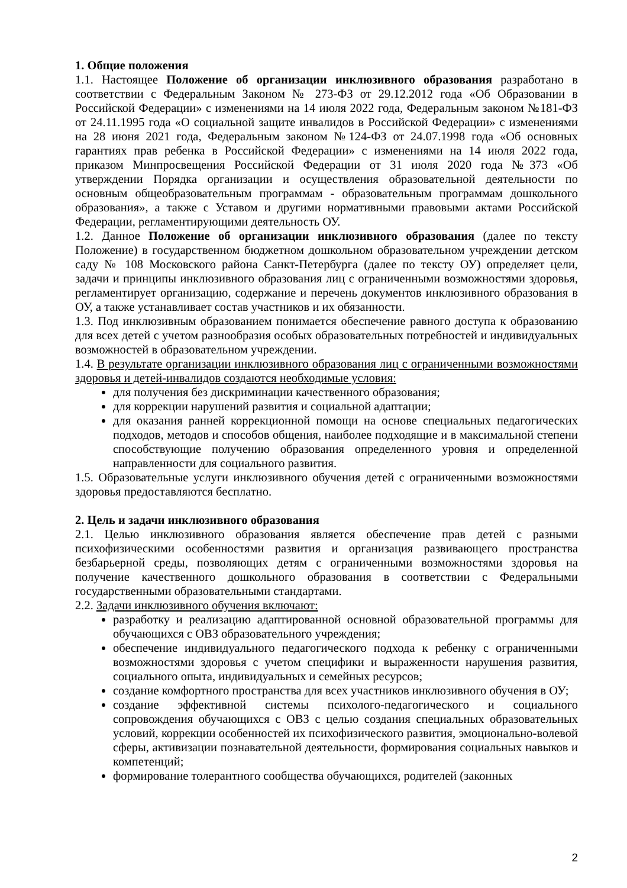1. Общие положения
1.1. Настоящее Положение об организации инклюзивного образования разработано в соответствии с Федеральным Законом № 273-ФЗ от 29.12.2012 года «Об Образовании в Российской Федерации» с изменениями на 14 июля 2022 года, Федеральным законом №181-ФЗ от 24.11.1995 года «О социальной защите инвалидов в Российской Федерации» с изменениями на 28 июня 2021 года, Федеральным законом №124-ФЗ от 24.07.1998 года «Об основных гарантиях прав ребенка в Российской Федерации» с изменениями на 14 июля 2022 года, приказом Минпросвещения Российской Федерации от 31 июля 2020 года №373 «Об утверждении Порядка организации и осуществления образовательной деятельности по основным общеобразовательным программам - образовательным программам дошкольного образования», а также с Уставом и другими нормативными правовыми актами Российской Федерации, регламентирующими деятельность ОУ.
1.2. Данное Положение об организации инклюзивного образования (далее по тексту Положение) в государственном бюджетном дошкольном образовательном учреждении детском саду № 108 Московского района Санкт-Петербурга (далее по тексту ОУ) определяет цели, задачи и принципы инклюзивного образования лиц с ограниченными возможностями здоровья, регламентирует организацию, содержание и перечень документов инклюзивного образования в ОУ, а также устанавливает состав участников и их обязанности.
1.3. Под инклюзивным образованием понимается обеспечение равного доступа к образованию для всех детей с учетом разнообразия особых образовательных потребностей и индивидуальных возможностей в образовательном учреждении.
1.4. В результате организации инклюзивного образования лиц с ограниченными возможностями здоровья и детей-инвалидов создаются необходимые условия:
для получения без дискриминации качественного образования;
для коррекции нарушений развития и социальной адаптации;
для оказания ранней коррекционной помощи на основе специальных педагогических подходов, методов и способов общения, наиболее подходящие и в максимальной степени способствующие получению образования определенного уровня и определенной направленности для социального развития.
1.5. Образовательные услуги инклюзивного обучения детей с ограниченными возможностями здоровья предоставляются бесплатно.
2. Цель и задачи инклюзивного образования
2.1. Целью инклюзивного образования является обеспечение прав детей с разными психофизическими особенностями развития и организация развивающего пространства безбарьерной среды, позволяющих детям с ограниченными возможностями здоровья на получение качественного дошкольного образования в соответствии с Федеральными государственными образовательными стандартами.
2.2. Задачи инклюзивного обучения включают:
разработку и реализацию адаптированной основной образовательной программы для обучающихся с ОВЗ образовательного учреждения;
обеспечение индивидуального педагогического подхода к ребенку с ограниченными возможностями здоровья с учетом специфики и выраженности нарушения развития, социального опыта, индивидуальных и семейных ресурсов;
создание комфортного пространства для всех участников инклюзивного обучения в ОУ;
создание эффективной системы психолого-педагогического и социального сопровождения обучающихся с ОВЗ с целью создания специальных образовательных условий, коррекции особенностей их психофизического развития, эмоционально-волевой сферы, активизации познавательной деятельности, формирования социальных навыков и компетенций;
формирование толерантного сообщества обучающихся, родителей (законных
2